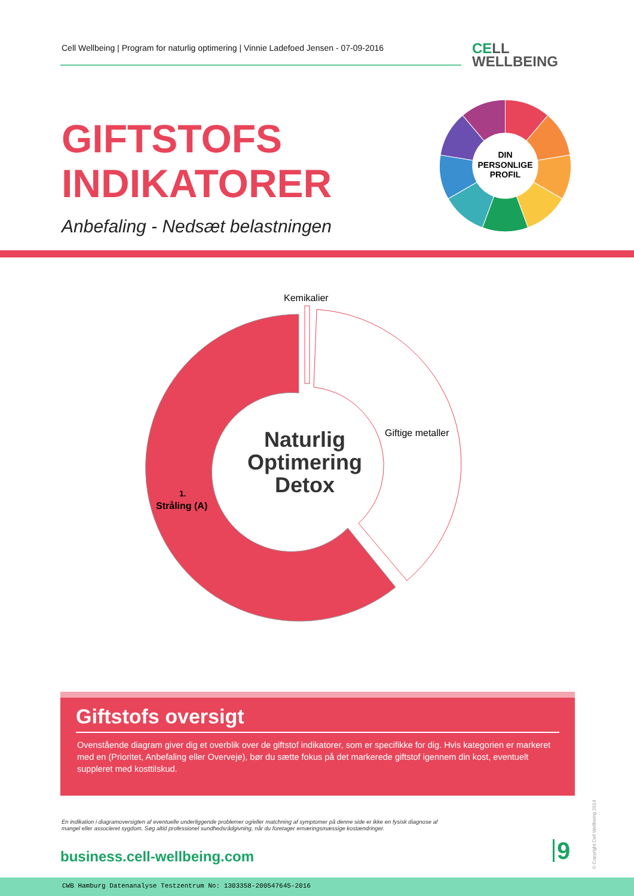Cell Wellbeing | Program for naturlig optimering | Vinnie Ladefoed Jensen - 07-09-2016
CELL
WELLBEING
DIN
PERSONLIGE
PROFIL
GIFTSTOFS
INDIKATORER
Anbefaling - Nedsæt belastningen
Kemikalier
Giftige metaller
1.
Stråling (A)
Naturlig
Optimering
Detox
Giftstofs oversigt
Ovenstående diagram giver dig et overblik over de giftstof indikatorer, som er specifikke for dig. Hvis kategorien er markeret med en (Prioritet, Anbefaling eller Overveje), bør du sætte fokus på det markerede giftstof igennem din kost, eventuelt suppleret med kosttilskud.
En indikation i diagramoversigten af eventuelle underliggende problemer og/eller matchning af symptomer på denne side er ikke en fysisk diagnose af mangel eller associeret sygdom. Søg altid professionel sundhedsrådgivning, når du foretager ernæringsmæssige kostændringer.
business.cell-wellbeing.com 9
© Copyright Cell Wellbeing 2014
CWB Hamburg Datenanalyse Testzentrum No: 1303358-200547645-2016